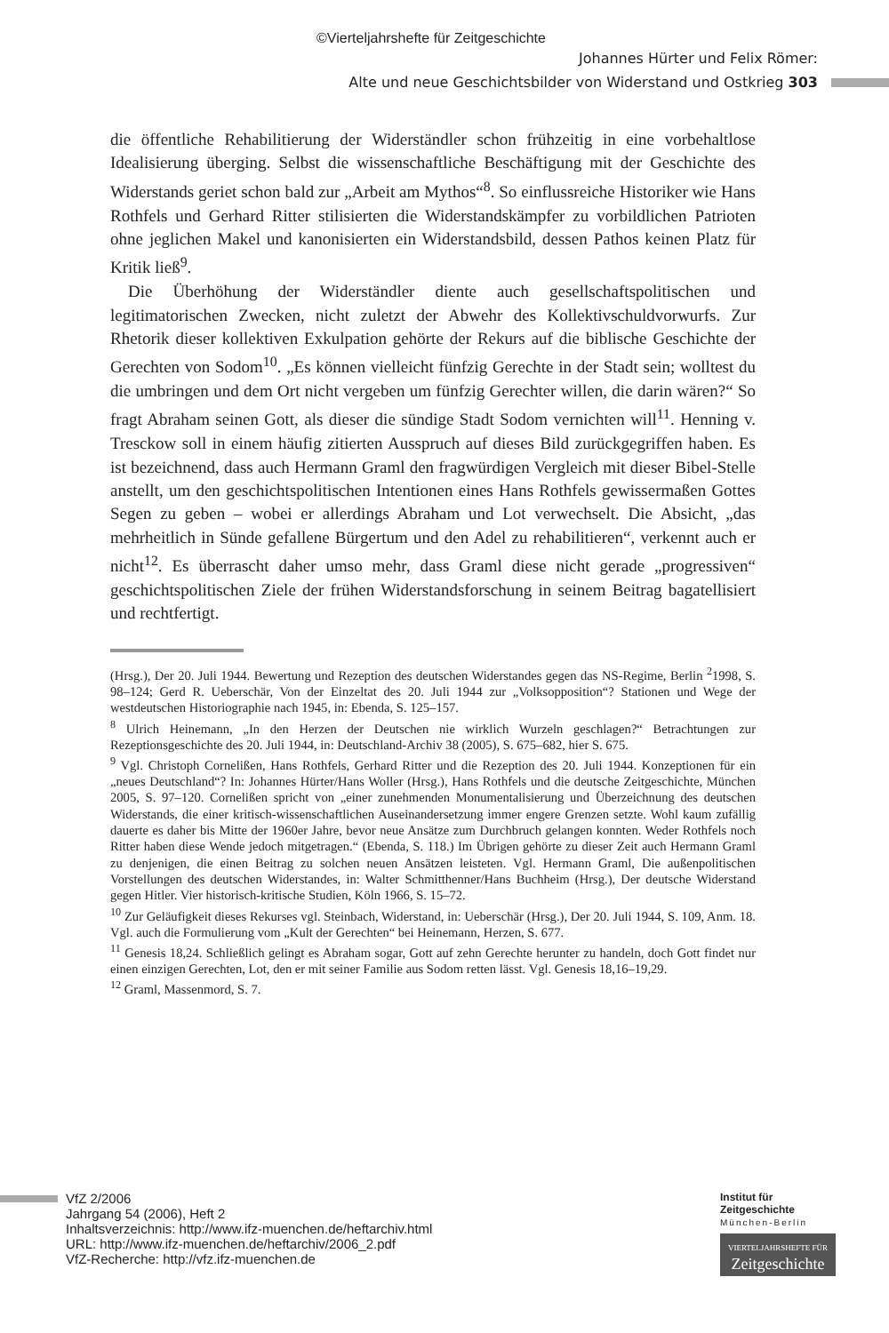©Vierteljahrshefte für Zeitgeschichte
Johannes Hürter und Felix Römer:
Alte und neue Geschichtsbilder von Widerstand und Ostkrieg 303
die öffentliche Rehabilitierung der Widerständler schon frühzeitig in eine vorbehaltlose Idealisierung überging. Selbst die wissenschaftliche Beschäftigung mit der Geschichte des Widerstands geriet schon bald zur „Arbeit am Mythos“<sup>8</sup>. So einflussreiche Historiker wie Hans Rothfels und Gerhard Ritter stilisierten die Widerstandskämpfer zu vorbildlichen Patrioten ohne jeglichen Makel und kanonisierten ein Widerstandsbild, dessen Pathos keinen Platz für Kritik ließ<sup>9</sup>.
Die Überhöhung der Widerständler diente auch gesellschaftspolitischen und legitimatorischen Zwecken, nicht zuletzt der Abwehr des Kollektivschuldvorwurfs. Zur Rhetorik dieser kollektiven Exkulpation gehörte der Rekurs auf die biblische Geschichte der Gerechten von Sodom<sup>10</sup>. „Es können vielleicht fünfzig Gerechte in der Stadt sein; wolltest du die umbringen und dem Ort nicht vergeben um fünfzig Gerechter willen, die darin wären?“ So fragt Abraham seinen Gott, als dieser die sündige Stadt Sodom vernichten will<sup>11</sup>. Henning v. Tresckow soll in einem häufig zitierten Ausspruch auf dieses Bild zurückgegriffen haben. Es ist bezeichnend, dass auch Hermann Graml den fragwürdigen Vergleich mit dieser Bibel-Stelle anstellt, um den geschichtspolitischen Intentionen eines Hans Rothfels gewissermaßen Gottes Segen zu geben – wobei er allerdings Abraham und Lot verwechselt. Die Absicht, „das mehrheitlich in Sünde gefallene Bürgertum und den Adel zu rehabilitieren“, verkennt auch er nicht<sup>12</sup>. Es überrascht daher umso mehr, dass Graml diese nicht gerade „progressiven“ geschichtspolitischen Ziele der frühen Widerstandsforschung in seinem Beitrag bagatellisiert und rechtfertigt.
(Hrsg.), Der 20. Juli 1944. Bewertung und Rezeption des deutschen Widerstandes gegen das NS-Regime, Berlin <sup>2</sup>1998, S. 98–124; Gerd R. Ueberschär, Von der Einzeltat des 20. Juli 1944 zur „Volksopposition“? Stationen und Wege der westdeutschen Historiographie nach 1945, in: Ebenda, S. 125–157.
<sup>8</sup> Ulrich Heinemann, „In den Herzen der Deutschen nie wirklich Wurzeln geschlagen?“ Betrachtungen zur Rezeptionsgeschichte des 20. Juli 1944, in: Deutschland-Archiv 38 (2005), S. 675–682, hier S. 675.
<sup>9</sup> Vgl. Christoph Cornelißen, Hans Rothfels, Gerhard Ritter und die Rezeption des 20. Juli 1944. Konzeptionen für ein „neues Deutschland“? In: Johannes Hürter/Hans Woller (Hrsg.), Hans Rothfels und die deutsche Zeitgeschichte, München 2005, S. 97–120. Cornelißen spricht von „einer zunehmenden Monumentalisierung und Überzeichnung des deutschen Widerstands, die einer kritisch-wissenschaftlichen Auseinandersetzung immer engere Grenzen setzte. Wohl kaum zufällig dauerte es daher bis Mitte der 1960er Jahre, bevor neue Ansätze zum Durchbruch gelangen konnten. Weder Rothfels noch Ritter haben diese Wende jedoch mitgetragen.“ (Ebenda, S. 118.) Im Übrigen gehörte zu dieser Zeit auch Hermann Graml zu denjenigen, die einen Beitrag zu solchen neuen Ansätzen leisteten. Vgl. Hermann Graml, Die außenpolitischen Vorstellungen des deutschen Widerstandes, in: Walter Schmitthenner/Hans Buchheim (Hrsg.), Der deutsche Widerstand gegen Hitler. Vier historisch-kritische Studien, Köln 1966, S. 15–72.
<sup>10</sup> Zur Geläufigkeit dieses Rekurses vgl. Steinbach, Widerstand, in: Ueberschär (Hrsg.), Der 20. Juli 1944, S. 109, Anm. 18. Vgl. auch die Formulierung vom „Kult der Gerechten“ bei Heinemann, Herzen, S. 677.
<sup>11</sup> Genesis 18,24. Schließlich gelingt es Abraham sogar, Gott auf zehn Gerechte herunter zu handeln, doch Gott findet nur einen einzigen Gerechten, Lot, den er mit seiner Familie aus Sodom retten lässt. Vgl. Genesis 18,16–19,29.
<sup>12</sup> Graml, Massenmord, S. 7.
VfZ 2/2006
Jahrgang 54 (2006), Heft 2
Inhaltsverzeichnis: http://www.ifz-muenchen.de/heftarchiv.html
URL: http://www.ifz-muenchen.de/heftarchiv/2006_2.pdf
VfZ-Recherche: http://vfz.ifz-muenchen.de
Institut für
Zeitgeschichte
München-Berlin
VIERTELJAHRSHEFTE FÜR
Zeitgeschichte